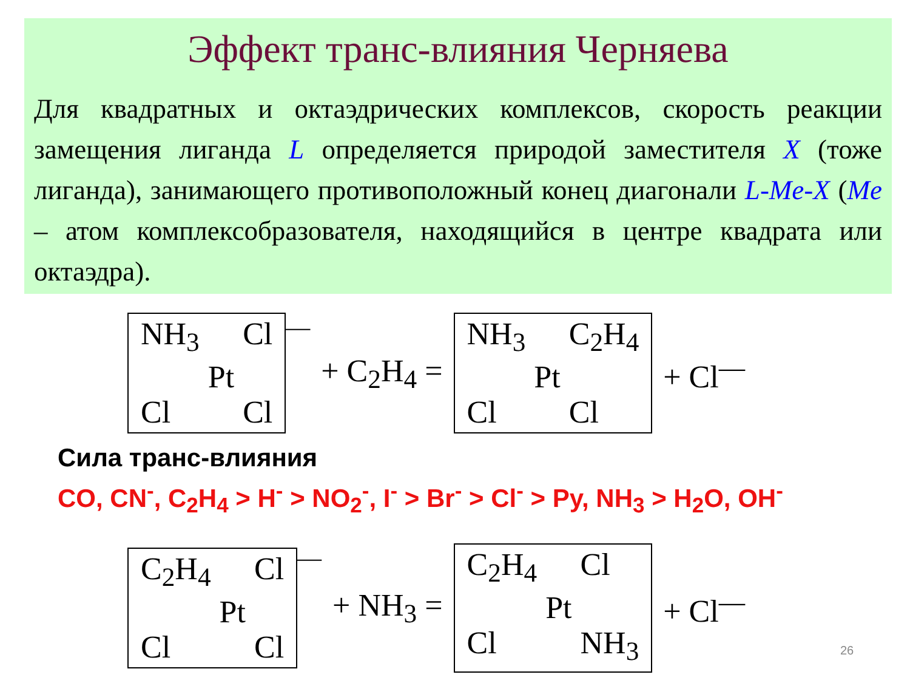Эффект транс-влияния Черняева
Для квадратных и октаэдрических комплексов, скорость реакции замещения лиганда L определяется природой заместителя X (тоже лиганда), занимающего противоположный конец диагонали L-Me-X (Me – атом комплексобразователя, находящийся в центре квадрата или октаэдра).
NH<sub>3</sub> Cl Pt Cl Cl
— + C<sub>2</sub>H<sub>4</sub> =
NH<sub>3</sub> C<sub>2</sub>H<sub>4</sub> Pt Cl Cl
+ Cl<sup>—</sup>
Сила транс-влияния
CO, CN<sup>-</sup>, C<sub>2</sub>H<sub>4</sub> > H<sup>-</sup> > NO<sub>2</sub><sup>-</sup>, I<sup>-</sup> > Br<sup>-</sup> > Cl<sup>-</sup> > Py, NH<sub>3</sub> > H<sub>2</sub>O, OH<sup>-</sup>
C<sub>2</sub>H<sub>4</sub> Cl Pt Cl Cl
— + NH<sub>3</sub> =
C<sub>2</sub>H<sub>4</sub> Cl Pt Cl NH<sub>3</sub>
+ Cl<sup>—</sup>
26